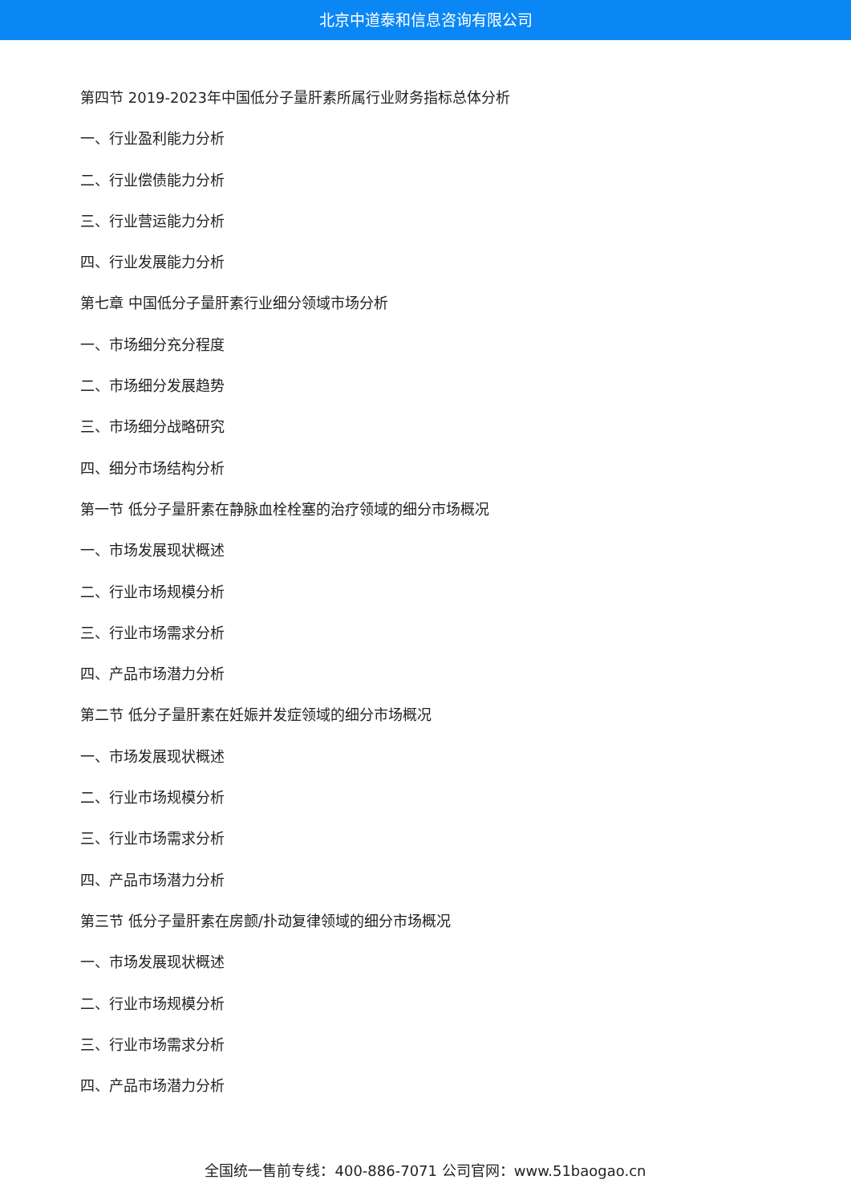北京中道泰和信息咨询有限公司
第四节 2019-2023年中国低分子量肝素所属行业财务指标总体分析
一、行业盈利能力分析
二、行业偿债能力分析
三、行业营运能力分析
四、行业发展能力分析
第七章 中国低分子量肝素行业细分领域市场分析
一、市场细分充分程度
二、市场细分发展趋势
三、市场细分战略研究
四、细分市场结构分析
第一节 低分子量肝素在静脉血栓栓塞的治疗领域的细分市场概况
一、市场发展现状概述
二、行业市场规模分析
三、行业市场需求分析
四、产品市场潜力分析
第二节 低分子量肝素在妊娠并发症领域的细分市场概况
一、市场发展现状概述
二、行业市场规模分析
三、行业市场需求分析
四、产品市场潜力分析
第三节 低分子量肝素在房颤/扑动复律领域的细分市场概况
一、市场发展现状概述
二、行业市场规模分析
三、行业市场需求分析
四、产品市场潜力分析
全国统一售前专线：400-886-7071 公司官网：www.51baogao.cn